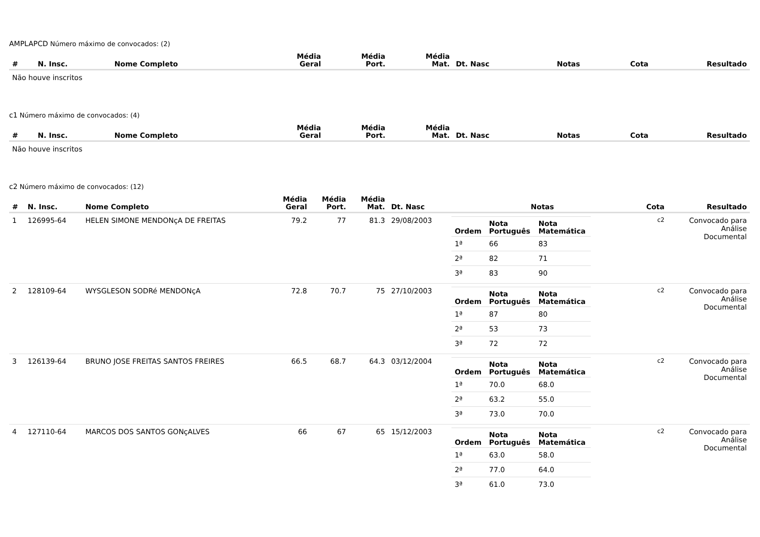AMPLAPCD Número máximo de convocados: (2)
| # | N. Insc. | Nome Completo | Média Geral | Média Port. | Média Mat. | Dt. Nasc | Notas | Cota | Resultado |
| --- | --- | --- | --- | --- | --- | --- | --- | --- | --- |
| Não houve inscritos | | | | | | | | | |
c1 Número máximo de convocados: (4)
| # | N. Insc. | Nome Completo | Média Geral | Média Port. | Média Mat. | Dt. Nasc | Notas | Cota | Resultado |
| --- | --- | --- | --- | --- | --- | --- | --- | --- | --- |
| Não houve inscritos | | | | | | | | | |
c2 Número máximo de convocados: (12)
| # | N. Insc. | Nome Completo | Média Geral | Média Port. | Média Mat. | Dt. Nasc | Notas | Cota | Resultado |
| --- | --- | --- | --- | --- | --- | --- | --- | --- | --- |
| 1 | 126995-64 | HELEN SIMONE MENDONçA DE FREITAS | 79.2 | 77 | 81.3 | 29/08/2003 | / Ordem / Nota Português / Nota Matemática / / --- / --- / --- / / 1ª / 66 / 83 / / 2ª / 82 / 71 / / 3ª / 83 / 90 / | c2 | Convocado para Análise Documental |
| 2 | 128109-64 | WYSGLESON SODRé MENDONçA | 72.8 | 70.7 | 75 | 27/10/2003 | / Ordem / Nota Português / Nota Matemática / / --- / --- / --- / / 1ª / 87 / 80 / / 2ª / 53 / 73 / / 3ª / 72 / 72 / | c2 | Convocado para Análise Documental |
| 3 | 126139-64 | BRUNO JOSE FREITAS SANTOS FREIRES | 66.5 | 68.7 | 64.3 | 03/12/2004 | / Ordem / Nota Português / Nota Matemática / / --- / --- / --- / / 1ª / 70.0 / 68.0 / / 2ª / 63.2 / 55.0 / / 3ª / 73.0 / 70.0 / | c2 | Convocado para Análise Documental |
| 4 | 127110-64 | MARCOS DOS SANTOS GONçALVES | 66 | 67 | 65 | 15/12/2003 | / Ordem / Nota Português / Nota Matemática / / --- / --- / --- / / 1ª / 63.0 / 58.0 / / 2ª / 77.0 / 64.0 / / 3ª / 61.0 / 73.0 / | c2 | Convocado para Análise Documental |